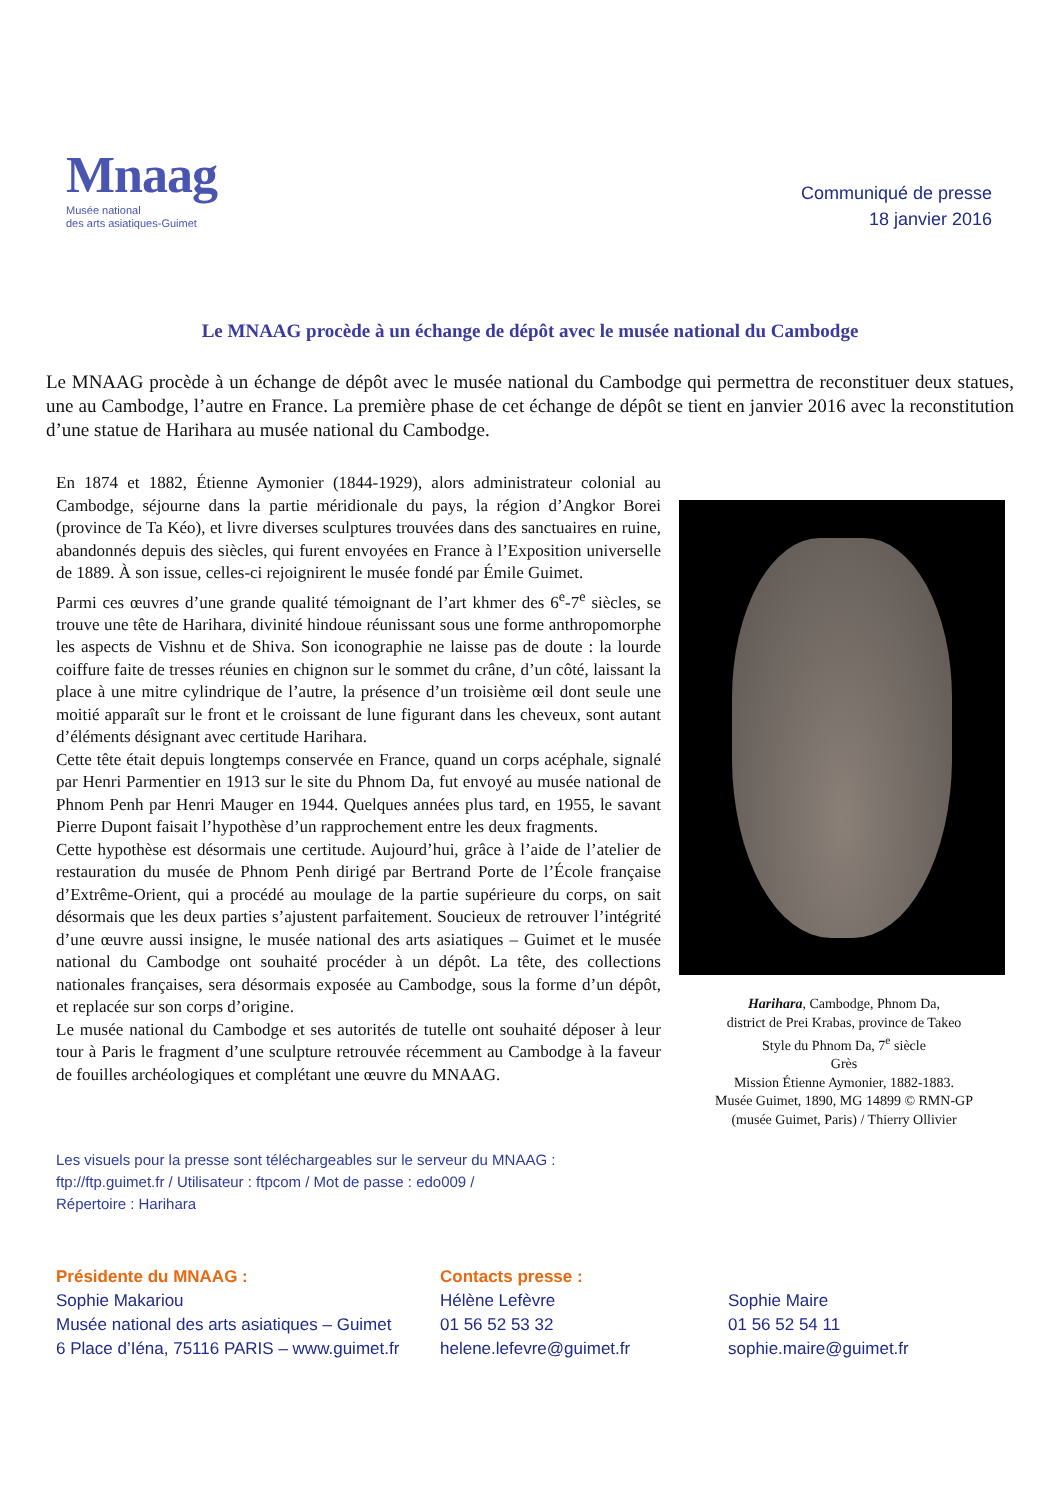Mnaag
Musée national
des arts asiatiques-Guimet
Communiqué de presse
18 janvier 2016
Le MNAAG procède à un échange de dépôt avec le musée national du Cambodge
Le MNAAG procède à un échange de dépôt avec le musée national du Cambodge qui permettra de reconstituer deux statues, une au Cambodge, l’autre en France. La première phase de cet échange de dépôt se tient en janvier 2016 avec la reconstitution d’une statue de Harihara au musée national du Cambodge.
En 1874 et 1882, Étienne Aymonier (1844-1929), alors administrateur colonial au Cambodge, séjourne dans la partie méridionale du pays, la région d’Angkor Borei (province de Ta Kéo), et livre diverses sculptures trouvées dans des sanctuaires en ruine, abandonnés depuis des siècles, qui furent envoyées en France à l’Exposition universelle de 1889. À son issue, celles-ci rejoignirent le musée fondé par Émile Guimet.
Parmi ces œuvres d’une grande qualité témoignant de l’art khmer des 6<sup>e</sup>-7<sup>e</sup> siècles, se trouve une tête de Harihara, divinité hindoue réunissant sous une forme anthropomorphe les aspects de Vishnu et de Shiva. Son iconographie ne laisse pas de doute : la lourde coiffure faite de tresses réunies en chignon sur le sommet du crâne, d’un côté, laissant la place à une mitre cylindrique de l’autre, la présence d’un troisième œil dont seule une moitié apparaît sur le front et le croissant de lune figurant dans les cheveux, sont autant d’éléments désignant avec certitude Harihara.
Cette tête était depuis longtemps conservée en France, quand un corps acéphale, signalé par Henri Parmentier en 1913 sur le site du Phnom Da, fut envoyé au musée national de Phnom Penh par Henri Mauger en 1944. Quelques années plus tard, en 1955, le savant Pierre Dupont faisait l’hypothèse d’un rapprochement entre les deux fragments.
Cette hypothèse est désormais une certitude. Aujourd’hui, grâce à l’aide de l’atelier de restauration du musée de Phnom Penh dirigé par Bertrand Porte de l’École française d’Extrême-Orient, qui a procédé au moulage de la partie supérieure du corps, on sait désormais que les deux parties s’ajustent parfaitement. Soucieux de retrouver l’intégrité d’une œuvre aussi insigne, le musée national des arts asiatiques – Guimet et le musée national du Cambodge ont souhaité procéder à un dépôt. La tête, des collections nationales françaises, sera désormais exposée au Cambodge, sous la forme d’un dépôt, et replacée sur son corps d’origine.
Le musée national du Cambodge et ses autorités de tutelle ont souhaité déposer à leur tour à Paris le fragment d’une sculpture retrouvée récemment au Cambodge à la faveur de fouilles archéologiques et complétant une œuvre du MNAAG.
Harihara, Cambodge, Phnom Da,
district de Prei Krabas, province de Takeo
Style du Phnom Da, 7<sup>e</sup> siècle
Grès
Mission Étienne Aymonier, 1882-1883.
Musée Guimet, 1890, MG 14899 © RMN-GP
(musée Guimet, Paris) / Thierry Ollivier
Les visuels pour la presse sont téléchargeables sur le serveur du MNAAG :
ftp://ftp.guimet.fr / Utilisateur : ftpcom / Mot de passe : edo009 /
Répertoire : Harihara
Présidente du MNAAG :
Sophie Makariou
Musée national des arts asiatiques – Guimet
6 Place d’Iéna, 75116 PARIS – www.guimet.fr
Contacts presse :
Hélène Lefèvre
01 56 52 53 32
helene.lefevre@guimet.fr
Sophie Maire
01 56 52 54 11
sophie.maire@guimet.fr